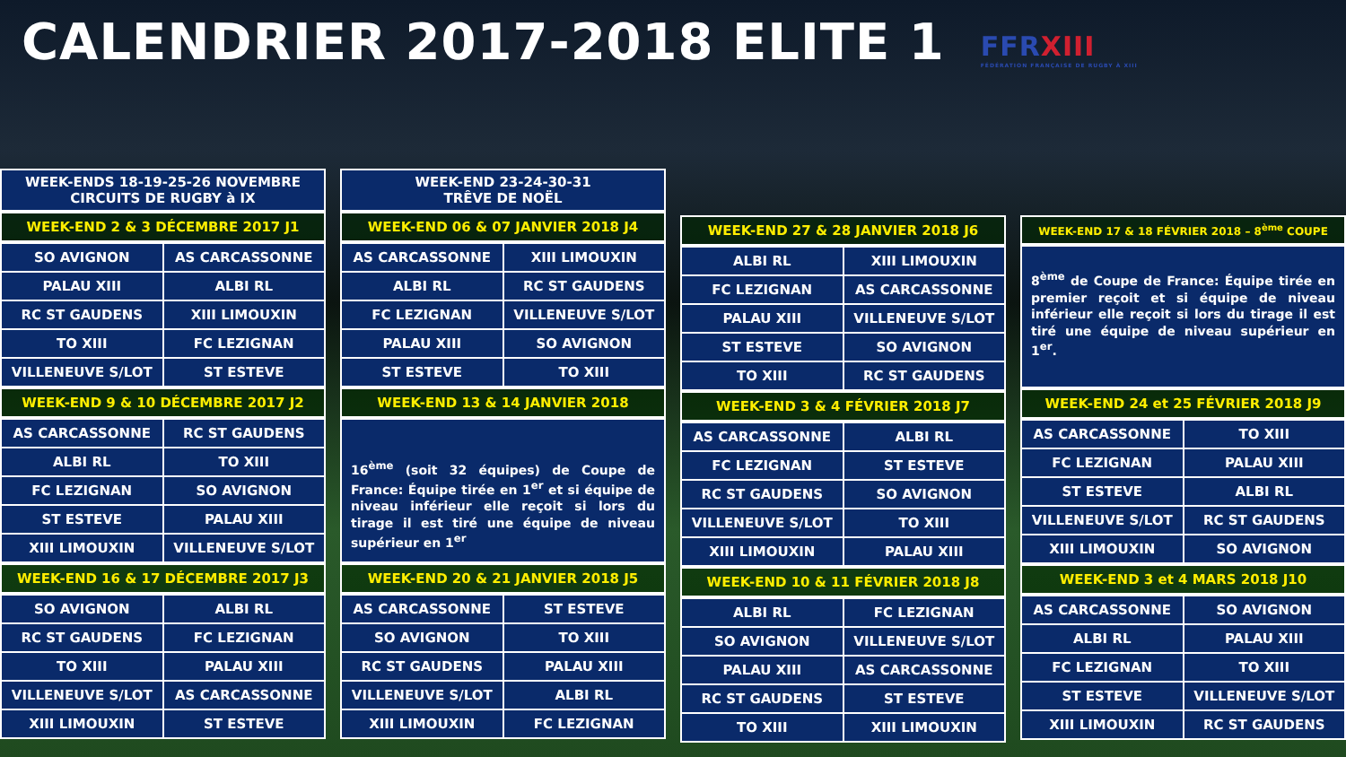CALENDRIER 2017-2018 ELITE 1
FFRXIII
FÉDÉRATION FRANÇAISE DE RUGBY À XIII
WEEK-ENDS 18-19-25-26 NOVEMBRE
CIRCUITS DE RUGBY à IX
WEEK-END 2 & 3 DÉCEMBRE 2017 J1
| SO AVIGNON | AS CARCASSONNE |
| PALAU XIII | ALBI RL |
| RC ST GAUDENS | XIII LIMOUXIN |
| TO XIII | FC LEZIGNAN |
| VILLENEUVE S/LOT | ST ESTEVE |
WEEK-END 9 & 10 DÉCEMBRE 2017 J2
| AS CARCASSONNE | RC ST GAUDENS |
| ALBI RL | TO XIII |
| FC LEZIGNAN | SO AVIGNON |
| ST ESTEVE | PALAU XIII |
| XIII LIMOUXIN | VILLENEUVE S/LOT |
WEEK-END 16 & 17 DÉCEMBRE 2017 J3
| SO AVIGNON | ALBI RL |
| RC ST GAUDENS | FC LEZIGNAN |
| TO XIII | PALAU XIII |
| VILLENEUVE S/LOT | AS CARCASSONNE |
| XIII LIMOUXIN | ST ESTEVE |
WEEK-END 23-24-30-31
TRÊVE DE NOËL
WEEK-END 06 & 07 JANVIER 2018 J4
| AS CARCASSONNE | XIII LIMOUXIN |
| ALBI RL | RC ST GAUDENS |
| FC LEZIGNAN | VILLENEUVE S/LOT |
| PALAU XIII | SO AVIGNON |
| ST ESTEVE | TO XIII |
WEEK-END 13 & 14 JANVIER 2018
16<sup>ème</sup> (soit 32 équipes) de Coupe de France: Équipe tirée en 1<sup>er</sup> et si équipe de niveau inférieur elle reçoit si lors du tirage il est tiré une équipe de niveau supérieur en 1<sup>er</sup>
WEEK-END 20 & 21 JANVIER 2018 J5
| AS CARCASSONNE | ST ESTEVE |
| SO AVIGNON | TO XIII |
| RC ST GAUDENS | PALAU XIII |
| VILLENEUVE S/LOT | ALBI RL |
| XIII LIMOUXIN | FC LEZIGNAN |
WEEK-END 27 & 28 JANVIER 2018 J6
| ALBI RL | XIII LIMOUXIN |
| FC LEZIGNAN | AS CARCASSONNE |
| PALAU XIII | VILLENEUVE S/LOT |
| ST ESTEVE | SO AVIGNON |
| TO XIII | RC ST GAUDENS |
WEEK-END 3 & 4 FÉVRIER 2018 J7
| AS CARCASSONNE | ALBI RL |
| FC LEZIGNAN | ST ESTEVE |
| RC ST GAUDENS | SO AVIGNON |
| VILLENEUVE S/LOT | TO XIII |
| XIII LIMOUXIN | PALAU XIII |
WEEK-END 10 & 11 FÉVRIER 2018 J8
| ALBI RL | FC LEZIGNAN |
| SO AVIGNON | VILLENEUVE S/LOT |
| PALAU XIII | AS CARCASSONNE |
| RC ST GAUDENS | ST ESTEVE |
| TO XIII | XIII LIMOUXIN |
WEEK-END 17 & 18 FÉVRIER 2018 – 8<sup>ème</sup> COUPE
8<sup>ème</sup> de Coupe de France: Équipe tirée en premier reçoit et si équipe de niveau inférieur elle reçoit si lors du tirage il est tiré une équipe de niveau supérieur en 1<sup>er</sup>.
WEEK-END 24 et 25 FÉVRIER 2018 J9
| AS CARCASSONNE | TO XIII |
| FC LEZIGNAN | PALAU XIII |
| ST ESTEVE | ALBI RL |
| VILLENEUVE S/LOT | RC ST GAUDENS |
| XIII LIMOUXIN | SO AVIGNON |
WEEK-END 3 et 4 MARS 2018 J10
| AS CARCASSONNE | SO AVIGNON |
| ALBI RL | PALAU XIII |
| FC LEZIGNAN | TO XIII |
| ST ESTEVE | VILLENEUVE S/LOT |
| XIII LIMOUXIN | RC ST GAUDENS |